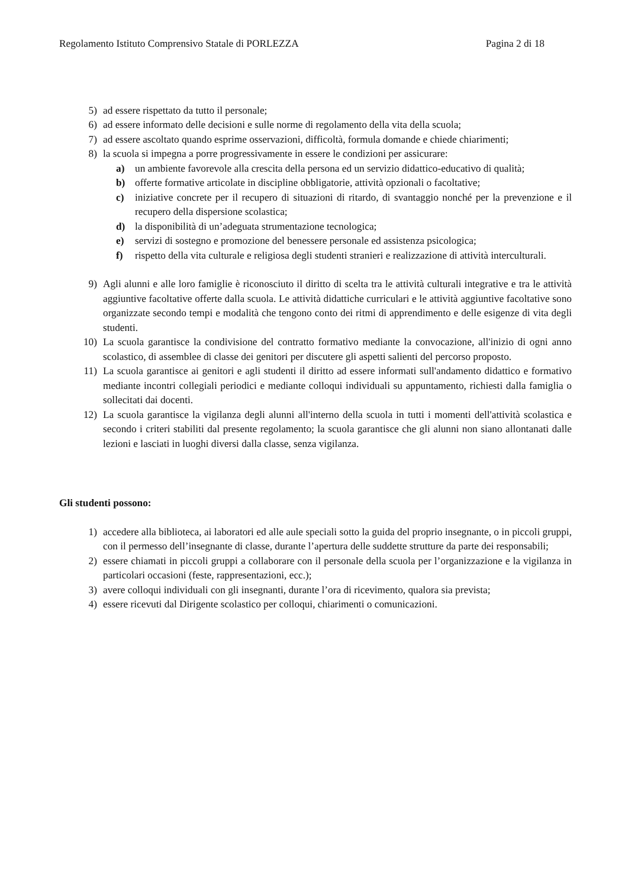Regolamento Istituto Comprensivo Statale di PORLEZZA Pagina 2 di 18
5) ad essere rispettato da tutto il personale;
6) ad essere informato delle decisioni e sulle norme di regolamento della vita della scuola;
7) ad essere ascoltato quando esprime osservazioni, difficoltà, formula domande e chiede chiarimenti;
8) la scuola si impegna a porre progressivamente in essere le condizioni per assicurare:
a) un ambiente favorevole alla crescita della persona ed un servizio didattico-educativo di qualità;
b) offerte formative articolate in discipline obbligatorie, attività opzionali o facoltative;
c) iniziative concrete per il recupero di situazioni di ritardo, di svantaggio nonché per la prevenzione e il recupero della dispersione scolastica;
d) la disponibilità di un’adeguata strumentazione tecnologica;
e) servizi di sostegno e promozione del benessere personale ed assistenza psicologica;
f) rispetto della vita culturale e religiosa degli studenti stranieri e realizzazione di attività interculturali.
9) Agli alunni e alle loro famiglie è riconosciuto il diritto di scelta tra le attività culturali integrative e tra le attività aggiuntive facoltative offerte dalla scuola. Le attività didattiche curriculari e le attività aggiuntive facoltative sono organizzate secondo tempi e modalità che tengono conto dei ritmi di apprendimento e delle esigenze di vita degli studenti.
10) La scuola garantisce la condivisione del contratto formativo mediante la convocazione, all'inizio di ogni anno scolastico, di assemblee di classe dei genitori per discutere gli aspetti salienti del percorso proposto.
11) La scuola garantisce ai genitori e agli studenti il diritto ad essere informati sull'andamento didattico e formativo mediante incontri collegiali periodici e mediante colloqui individuali su appuntamento, richiesti dalla famiglia o sollecitati dai docenti.
12) La scuola garantisce la vigilanza degli alunni all'interno della scuola in tutti i momenti dell'attività scolastica e secondo i criteri stabiliti dal presente regolamento; la scuola garantisce che gli alunni non siano allontanati dalle lezioni e lasciati in luoghi diversi dalla classe, senza vigilanza.
Gli studenti possono:
1) accedere alla biblioteca, ai laboratori ed alle aule speciali sotto la guida del proprio insegnante, o in piccoli gruppi, con il permesso dell’insegnante di classe, durante l’apertura delle suddette strutture da parte dei responsabili;
2) essere chiamati in piccoli gruppi a collaborare con il personale della scuola per l’organizzazione e la vigilanza in particolari occasioni (feste, rappresentazioni, ecc.);
3) avere colloqui individuali con gli insegnanti, durante l’ora di ricevimento, qualora sia prevista;
4) essere ricevuti dal Dirigente scolastico per colloqui, chiarimenti o comunicazioni.